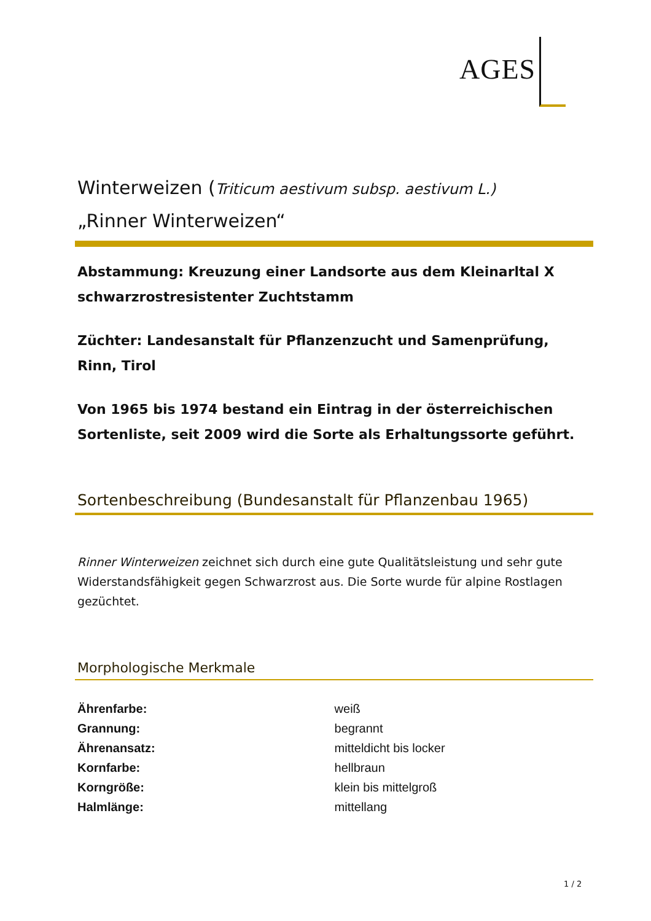AGES
Winterweizen (Triticum aestivum subsp. aestivum L.)
„Rinner Winterweizen“
Abstammung: Kreuzung einer Landsorte aus dem Kleinarltal X schwarzrostresistenter Zuchtstamm
Züchter: Landesanstalt für Pflanzenzucht und Samenprüfung, Rinn, Tirol
Von 1965 bis 1974 bestand ein Eintrag in der österreichischen Sortenliste, seit 2009 wird die Sorte als Erhaltungssorte geführt.
Sortenbeschreibung (Bundesanstalt für Pflanzenbau 1965)
Rinner Winterweizen zeichnet sich durch eine gute Qualitätsleistung und sehr gute Widerstandsfähigkeit gegen Schwarzrost aus. Die Sorte wurde für alpine Rostlagen gezüchtet.
Morphologische Merkmale
| Ährenfarbe: | weiß |
| Grannung: | begrannt |
| Ährenansatz: | mitteldicht bis locker |
| Kornfarbe: | hellbraun |
| Korngröße: | klein bis mittelgroß |
| Halmlänge: | mittellang |
1 / 2